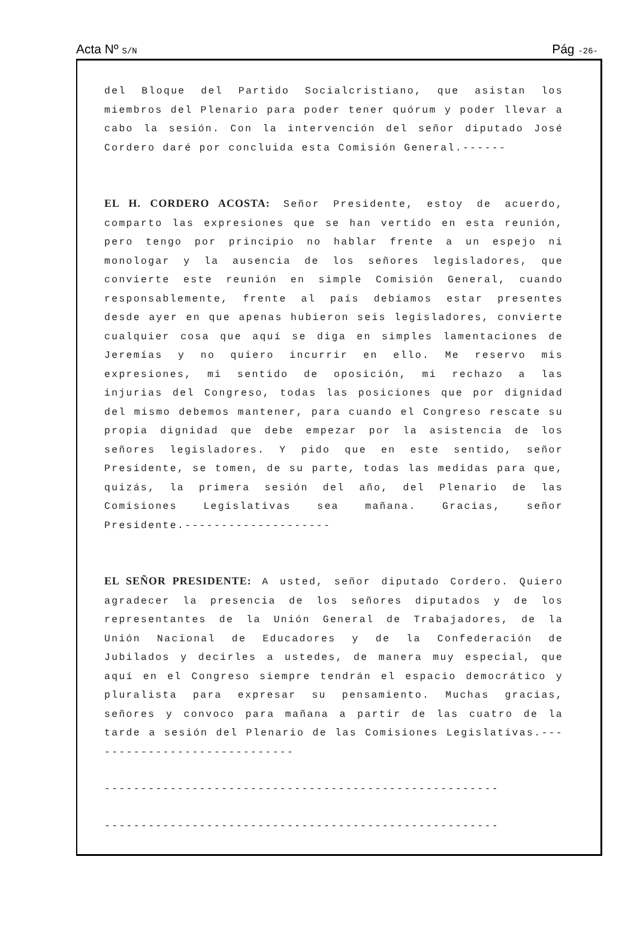Acta Nº S/N Pág -26-
del Bloque del Partido Socialcristiano, que asistan los miembros del Plenario para poder tener quórum y poder llevar a cabo la sesión. Con la intervención del señor diputado José Cordero daré por concluida esta Comisión General.------
EL H. CORDERO ACOSTA: Señor Presidente, estoy de acuerdo, comparto las expresiones que se han vertido en esta reunión, pero tengo por principio no hablar frente a un espejo ni monologar y la ausencia de los señores legisladores, que convierte este reunión en simple Comisión General, cuando responsablemente, frente al país debíamos estar presentes desde ayer en que apenas hubieron seis legisladores, convierte cualquier cosa que aquí se diga en simples lamentaciones de Jeremías y no quiero incurrir en ello. Me reservo mis expresiones, mi sentido de oposición, mi rechazo a las injurias del Congreso, todas las posiciones que por dignidad del mismo debemos mantener, para cuando el Congreso rescate su propia dignidad que debe empezar por la asistencia de los señores legisladores. Y pido que en este sentido, señor Presidente, se tomen, de su parte, todas las medidas para que, quizás, la primera sesión del año, del Plenario de las Comisiones Legislativas sea mañana. Gracias, señor Presidente.--------------------
EL SEÑOR PRESIDENTE: A usted, señor diputado Cordero. Quiero agradecer la presencia de los señores diputados y de los representantes de la Unión General de Trabajadores, de la Unión Nacional de Educadores y de la Confederación de Jubilados y decirles a ustedes, de manera muy especial, que aquí en el Congreso siempre tendrán el espacio democrático y pluralista para expresar su pensamiento. Muchas gracias, señores y convoco para mañana a partir de las cuatro de la tarde a sesión del Plenario de las Comisiones Legislativas.-----------------------------
------------------------------------------------------
------------------------------------------------------